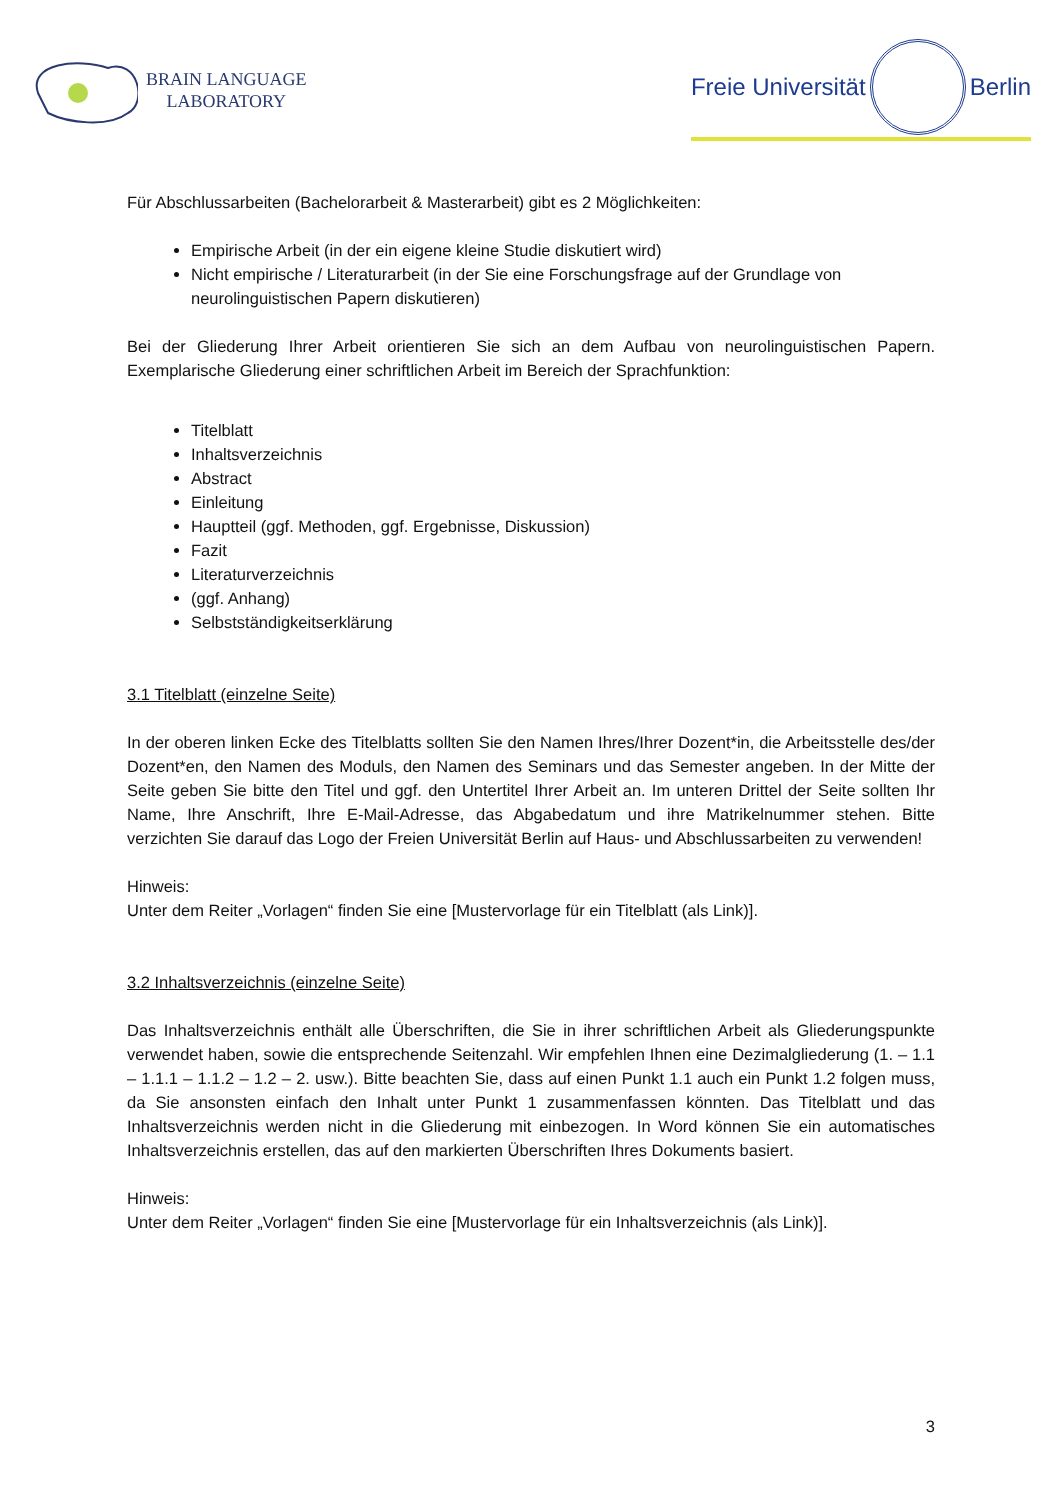BRAIN LANGUAGE
LABORATORY
Freie Universität Berlin
Für Abschlussarbeiten (Bachelorarbeit & Masterarbeit) gibt es 2 Möglichkeiten:
Empirische Arbeit (in der ein eigene kleine Studie diskutiert wird)
Nicht empirische / Literaturarbeit (in der Sie eine Forschungsfrage auf der Grundlage von neurolinguistischen Papern diskutieren)
Bei der Gliederung Ihrer Arbeit orientieren Sie sich an dem Aufbau von neurolinguistischen Papern. Exemplarische Gliederung einer schriftlichen Arbeit im Bereich der Sprachfunktion:
Titelblatt
Inhaltsverzeichnis
Abstract
Einleitung
Hauptteil (ggf. Methoden, ggf. Ergebnisse, Diskussion)
Fazit
Literaturverzeichnis
(ggf. Anhang)
Selbstständigkeitserklärung
3.1 Titelblatt (einzelne Seite)
In der oberen linken Ecke des Titelblatts sollten Sie den Namen Ihres/Ihrer Dozent*in, die Arbeitsstelle des/der Dozent*en, den Namen des Moduls, den Namen des Seminars und das Semester angeben. In der Mitte der Seite geben Sie bitte den Titel und ggf. den Untertitel Ihrer Arbeit an. Im unteren Drittel der Seite sollten Ihr Name, Ihre Anschrift, Ihre E-Mail-Adresse, das Abgabedatum und ihre Matrikelnummer stehen. Bitte verzichten Sie darauf das Logo der Freien Universität Berlin auf Haus- und Abschlussarbeiten zu verwenden!
Hinweis:
Unter dem Reiter „Vorlagen“ finden Sie eine [Mustervorlage für ein Titelblatt (als Link)].
3.2 Inhaltsverzeichnis (einzelne Seite)
Das Inhaltsverzeichnis enthält alle Überschriften, die Sie in ihrer schriftlichen Arbeit als Gliederungspunkte verwendet haben, sowie die entsprechende Seitenzahl. Wir empfehlen Ihnen eine Dezimalgliederung (1. – 1.1 – 1.1.1 – 1.1.2 – 1.2 – 2. usw.). Bitte beachten Sie, dass auf einen Punkt 1.1 auch ein Punkt 1.2 folgen muss, da Sie ansonsten einfach den Inhalt unter Punkt 1 zusammenfassen könnten. Das Titelblatt und das Inhaltsverzeichnis werden nicht in die Gliederung mit einbezogen. In Word können Sie ein automatisches Inhaltsverzeichnis erstellen, das auf den markierten Überschriften Ihres Dokuments basiert.
Hinweis:
Unter dem Reiter „Vorlagen“ finden Sie eine [Mustervorlage für ein Inhaltsverzeichnis (als Link)].
3